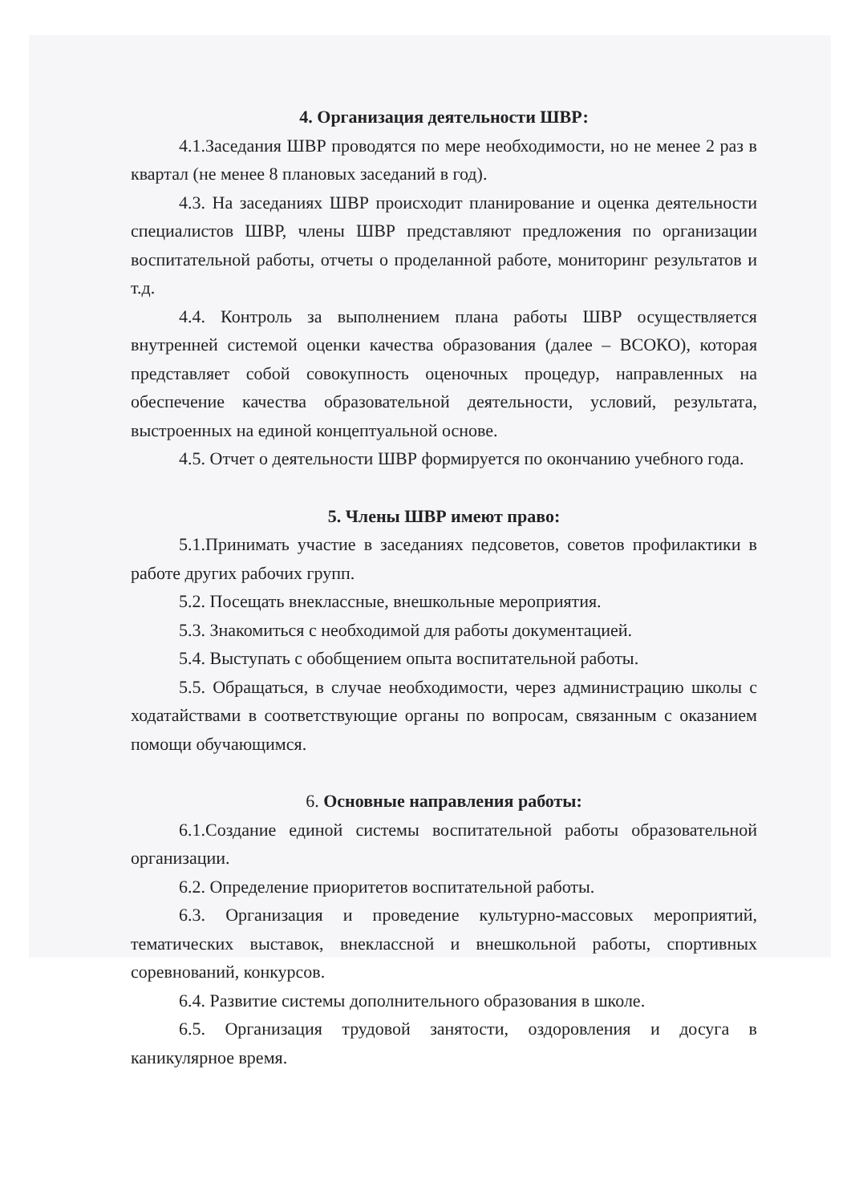4. Организация деятельности ШВР:
4.1.Заседания ШВР проводятся по мере необходимости, но не менее 2 раз в квартал (не менее 8 плановых заседаний в год).
4.3. На заседаниях ШВР происходит планирование и оценка деятельности специалистов ШВР, члены ШВР представляют предложения по организации воспитательной работы, отчеты о проделанной работе, мониторинг результатов и т.д.
4.4. Контроль за выполнением плана работы ШВР осуществляется внутренней системой оценки качества образования (далее – ВСОКО), которая представляет собой совокупность оценочных процедур, направленных на обеспечение качества образовательной деятельности, условий, результата, выстроенных на единой концептуальной основе.
4.5. Отчет о деятельности ШВР формируется по окончанию учебного года.
5. Члены ШВР имеют право:
5.1.Принимать участие в заседаниях педсоветов, советов профилактики в работе других рабочих групп.
5.2. Посещать внеклассные, внешкольные мероприятия.
5.3. Знакомиться с необходимой для работы документацией.
5.4. Выступать с обобщением опыта воспитательной работы.
5.5. Обращаться, в случае необходимости, через администрацию школы с ходатайствами в соответствующие органы по вопросам, связанным с оказанием помощи обучающимся.
6. Основные направления работы:
6.1.Создание единой системы воспитательной работы образовательной организации.
6.2. Определение приоритетов воспитательной работы.
6.3. Организация и проведение культурно-массовых мероприятий, тематических выставок, внеклассной и внешкольной работы, спортивных соревнований, конкурсов.
6.4. Развитие системы дополнительного образования в школе.
6.5. Организация трудовой занятости, оздоровления и досуга в каникулярное время.